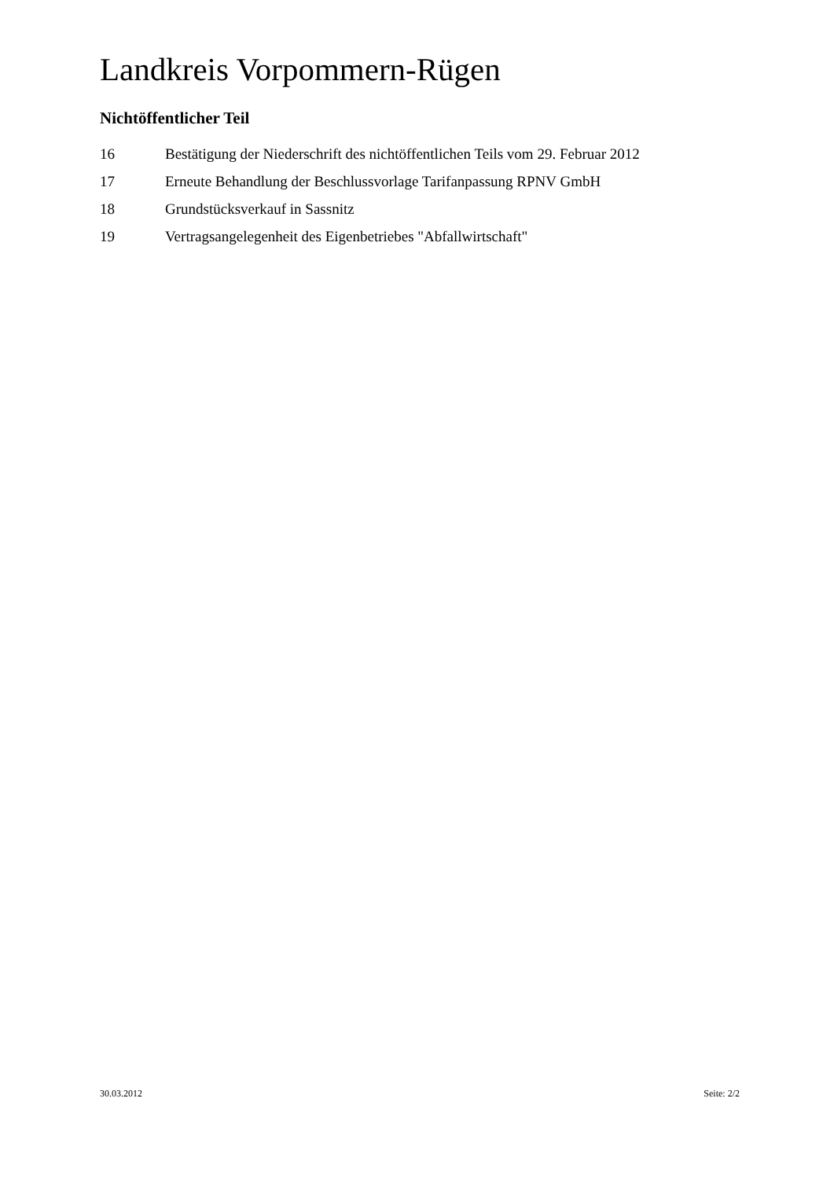Landkreis Vorpommern-Rügen
Nichtöffentlicher Teil
16 Bestätigung der Niederschrift des nichtöffentlichen Teils vom 29. Februar 2012
17 Erneute Behandlung der Beschlussvorlage Tarifanpassung RPNV GmbH
18 Grundstücksverkauf in Sassnitz
19 Vertragsangelegenheit des Eigenbetriebes "Abfallwirtschaft"
30.03.2012 Seite: 2/2